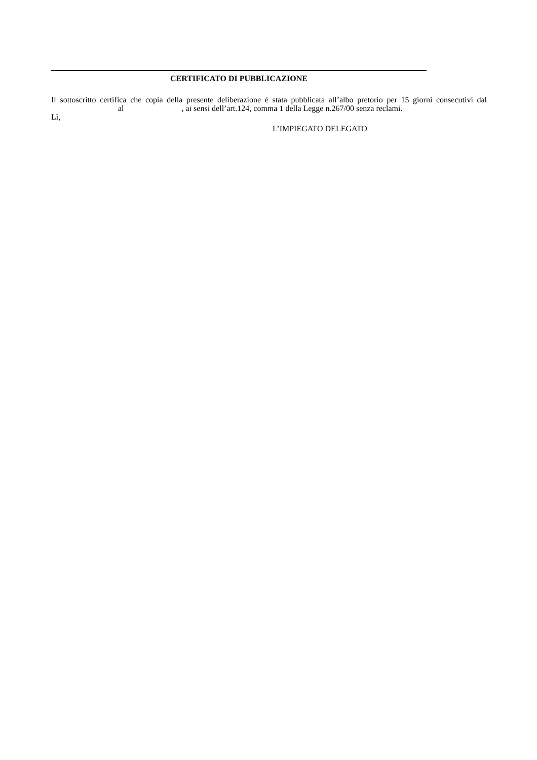CERTIFICATO DI PUBBLICAZIONE
Il sottoscritto certifica che copia della presente deliberazione è stata pubblicata all’albo pretorio per 15 giorni consecutivi dal al , ai sensi dell’art.124, comma 1 della Legge n.267/00 senza reclami.
Lì,
L’IMPIEGATO DELEGATO